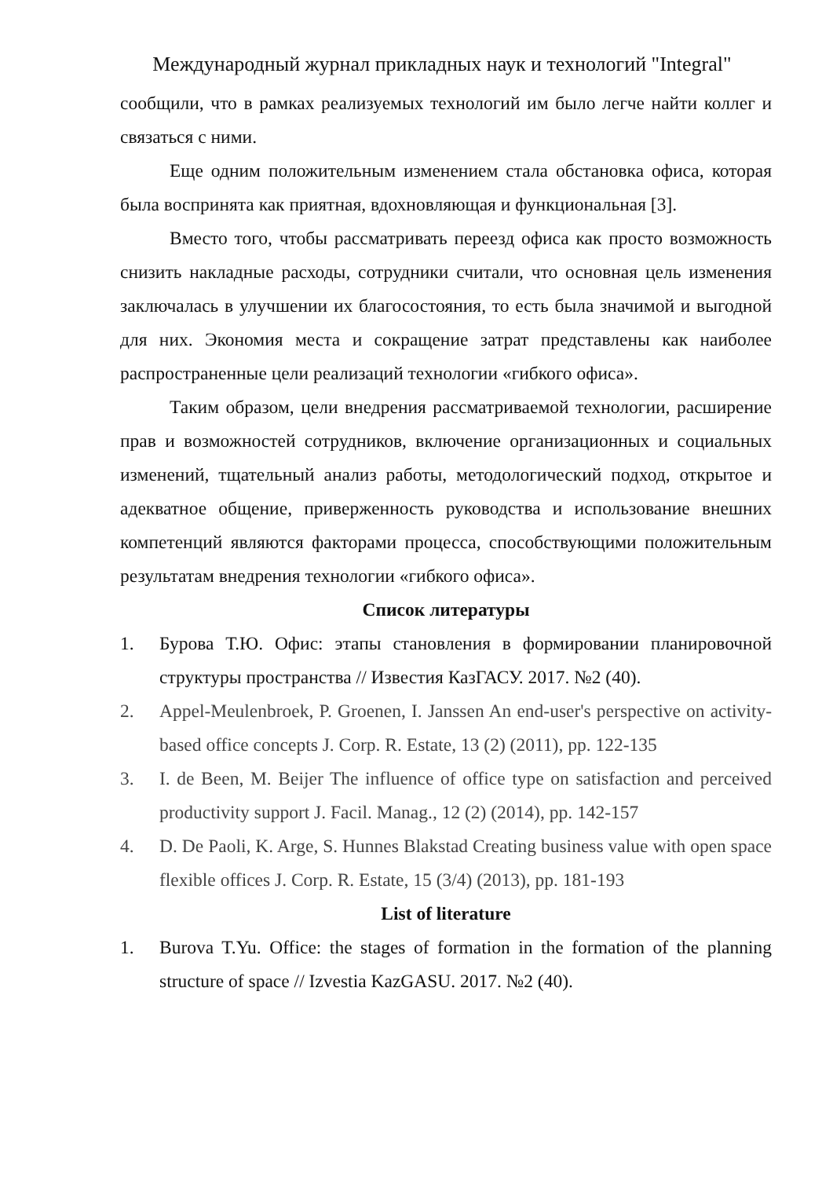Международный журнал прикладных наук и технологий "Integral"
сообщили, что в рамках реализуемых технологий им было легче найти коллег и связаться с ними.
Еще одним положительным изменением стала обстановка офиса, которая была воспринята как приятная, вдохновляющая и функциональная [3].
Вместо того, чтобы рассматривать переезд офиса как просто возможность снизить накладные расходы, сотрудники считали, что основная цель изменения заключалась в улучшении их благосостояния, то есть была значимой и выгодной для них. Экономия места и сокращение затрат представлены как наиболее распространенные цели реализаций технологии «гибкого офиса».
Таким образом, цели внедрения рассматриваемой технологии, расширение прав и возможностей сотрудников, включение организационных и социальных изменений, тщательный анализ работы, методологический подход, открытое и адекватное общение, приверженность руководства и использование внешних компетенций являются факторами процесса, способствующими положительным результатам внедрения технологии «гибкого офиса».
Список литературы
1. Бурова Т.Ю. Офис: этапы становления в формировании планировочной структуры пространства // Известия КазГАСУ. 2017. №2 (40).
2. Appel-Meulenbroek, P. Groenen, I. Janssen An end-user's perspective on activity-based office concepts J. Corp. R. Estate, 13 (2) (2011), pp. 122-135
3. I. de Been, M. Beijer The influence of office type on satisfaction and perceived productivity support J. Facil. Manag., 12 (2) (2014), pp. 142-157
4. D. De Paoli, K. Arge, S. Hunnes Blakstad Creating business value with open space flexible offices J. Corp. R. Estate, 15 (3/4) (2013), pp. 181-193
List of literature
1. Burova T.Yu. Office: the stages of formation in the formation of the planning structure of space // Izvestia KazGASU. 2017. №2 (40).